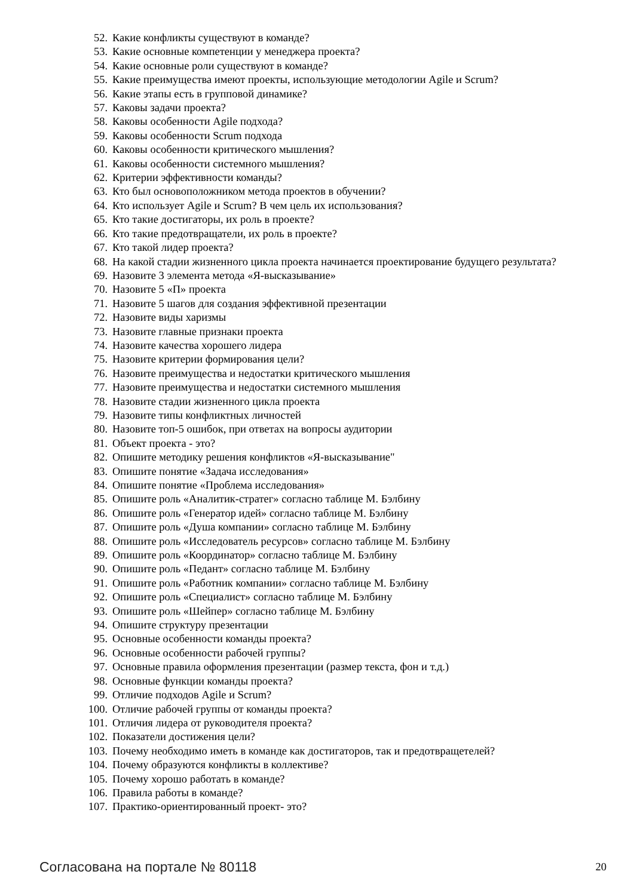52. Какие конфликты существуют в команде?
53. Какие основные компетенции у менеджера проекта?
54. Какие основные роли существуют в команде?
55. Какие преимущества имеют проекты, использующие методологии Agile и Scrum?
56. Какие этапы есть в групповой динамике?
57. Каковы задачи проекта?
58. Каковы особенности Agile подхода?
59. Каковы особенности Scrum подхода
60. Каковы особенности критического мышления?
61. Каковы особенности системного мышления?
62. Критерии эффективности команды?
63. Кто был основоположником метода проектов в обучении?
64. Кто использует Agile и Scrum? В чем цель их использования?
65. Кто такие достигаторы, их роль в проекте?
66. Кто такие предотвращатели, их роль в проекте?
67. Кто такой лидер проекта?
68. На какой стадии жизненного цикла проекта начинается проектирование будущего результата?
69. Назовите 3 элемента метода «Я-высказывание»
70. Назовите 5 «П» проекта
71. Назовите 5 шагов для создания эффективной презентации
72. Назовите виды харизмы
73. Назовите главные признаки проекта
74. Назовите качества хорошего лидера
75. Назовите критерии формирования цели?
76. Назовите преимущества и недостатки критического мышления
77. Назовите преимущества и недостатки системного мышления
78. Назовите стадии жизненного цикла проекта
79. Назовите типы конфликтных личностей
80. Назовите топ-5 ошибок, при ответах на вопросы аудитории
81. Объект проекта - это?
82. Опишите методику решения конфликтов «Я-высказывание"
83. Опишите понятие «Задача исследования»
84. Опишите понятие «Проблема исследования»
85. Опишите роль «Аналитик-стратег» согласно таблице М. Бэлбину
86. Опишите роль «Генератор идей» согласно таблице М. Бэлбину
87. Опишите роль «Душа компании» согласно таблице М. Бэлбину
88. Опишите роль «Исследователь ресурсов» согласно таблице М. Бэлбину
89. Опишите роль «Координатор» согласно таблице М. Бэлбину
90. Опишите роль «Педант» согласно таблице М. Бэлбину
91. Опишите роль «Работник компании» согласно таблице М. Бэлбину
92. Опишите роль «Специалист» согласно таблице М. Бэлбину
93. Опишите роль «Шейпер» согласно таблице М. Бэлбину
94. Опишите структуру презентации
95. Основные особенности команды проекта?
96. Основные особенности рабочей группы?
97. Основные правила оформления презентации (размер текста, фон и т.д.)
98. Основные функции команды проекта?
99. Отличие подходов Agile и Scrum?
100. Отличие рабочей группы от команды проекта?
101. Отличия лидера от руководителя проекта?
102. Показатели достижения цели?
103. Почему необходимо иметь в команде как достигаторов, так и предотвращетелей?
104. Почему образуются конфликты в коллективе?
105. Почему хорошо работать в команде?
106. Правила работы в команде?
107. Практико-ориентированный проект- это?
Согласована на портале № 80118 20